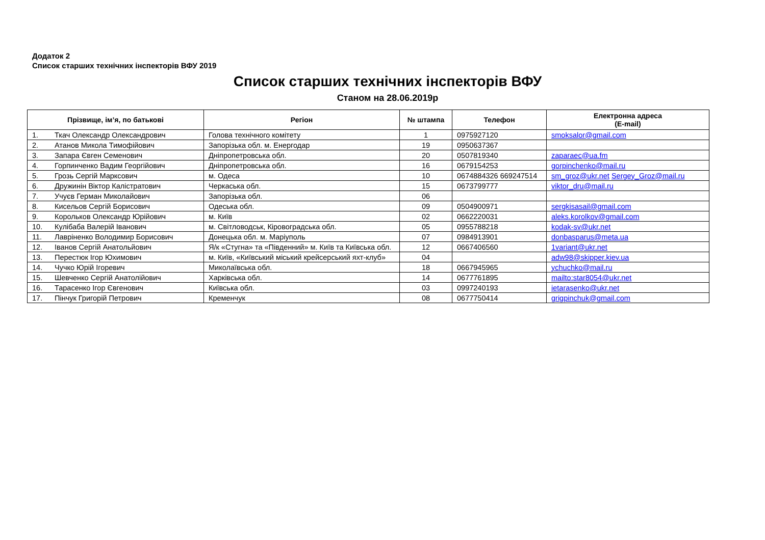Додаток 2
Список старших технічних інспекторів ВФУ 2019
Список старших технічних інспекторів ВФУ
Станом на 28.06.2019р
| Прізвище, ім’я, по батькові | Регіон | № штампа | Телефон | Електронна адреса (E-mail) |
| --- | --- | --- | --- | --- |
| 1. Ткач Олександр Олександрович | Голова технічного комітету | 1 | 0975927120 | smoksalor@gmail.com |
| 2. Атанов Микола Тимофійович | Запорізька обл. м. Енергодар | 19 | 0950637367 | |
| 3. Запара Євген Семенович | Дніпропетровська обл. | 20 | 0507819340 | zaparaec@ua.fm |
| 4. Горпинченко Вадим Георгійович | Дніпропетровська обл. | 16 | 0679154253 | gorpinchenko@mail.ru |
| 5. Грозь Сергій Марксович | м. Одеса | 10 | 0674884326 669247514 | sm_groz@ukr.net Sergey_Groz@mail.ru |
| 6. Дружинін Віктор Каліcтратович | Черкаська обл. | 15 | 0673799777 | viktor_dru@mail.ru |
| 7. Учуєв Герман Миколайович | Запорізька обл. | 06 | | |
| 8. Кисельов Сергій Борисович | Одеська обл. | 09 | 0504900971 | sergkisasail@gmail.com |
| 9. Корольков Олександр Юрійович | м. Київ | 02 | 0662220031 | aleks.korolkov@gmail.com |
| 10. Кулібаба Валерій Іванович | м. Світловодськ, Кіровоградська обл. | 05 | 0955788218 | kodak-sv@ukr.net |
| 11. Лавріненко Володимир Борисович | Донецька обл. м. Маріуполь | 07 | 0984913901 | donbasparus@meta.ua |
| 12. Іванов Сергій Анатольйович | Я/к «Стугна» та «Південний» м. Київ та Київська обл. | 12 | 0667406560 | 1variant@ukr.net |
| 13. Перестюк Ігор Юхимович | м. Київ, «Київський міський крейсерський яхт-клуб» | 04 | | adw98@skipper.kiev.ua |
| 14. Чучко Юрій Ігоревич | Миколаївська обл. | 18 | 0667945965 | ychuchko@mail.ru |
| 15. Шевченко Сергій Анатолійович | Харківська обл. | 14 | 0677761895 | mailto:star8054@ukr.net |
| 16. Тарасенко Ігор Євгенович | Київська обл. | 03 | 0997240193 | ietarasenko@ukr.net |
| 17. Пінчук Григорій Петрович | Кременчук | 08 | 0677750414 | grigpinchuk@gmail.com |